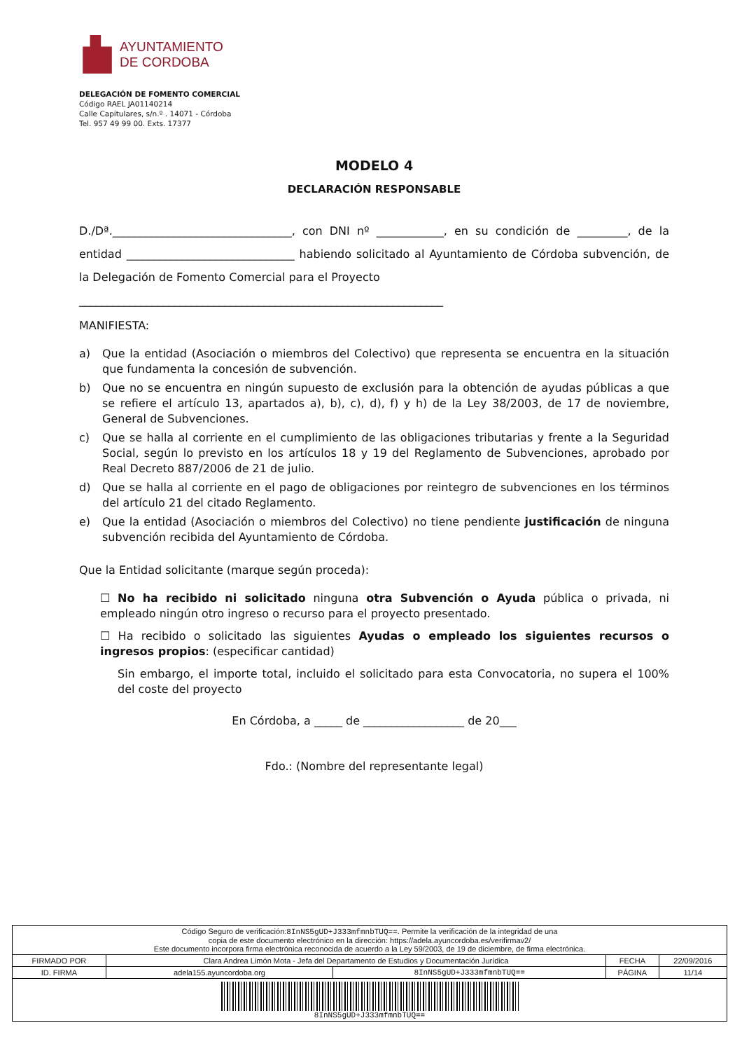AYUNTAMIENTO
DE CORDOBA
DELEGACIÓN DE FOMENTO COMERCIAL
Código RAEL JA01140214
Calle Capitulares, s/n.º . 14071 - Córdoba
Tel. 957 49 99 00. Exts. 17377
MODELO 4
DECLARACIÓN RESPONSABLE
D./Dª.________________________________, con DNI nº ____________, en su condición de _________, de la entidad ______________________________ habiendo solicitado al Ayuntamiento de Córdoba subvención, de la Delegación de Fomento Comercial para el Proyecto
_________________________________________________________________
MANIFIESTA:
a) Que la entidad (Asociación o miembros del Colectivo) que representa se encuentra en la situación que fundamenta la concesión de subvención.
b) Que no se encuentra en ningún supuesto de exclusión para la obtención de ayudas públicas a que se refiere el artículo 13, apartados a), b), c), d), f) y h) de la Ley 38/2003, de 17 de noviembre, General de Subvenciones.
c) Que se halla al corriente en el cumplimiento de las obligaciones tributarias y frente a la Seguridad Social, según lo previsto en los artículos 18 y 19 del Reglamento de Subvenciones, aprobado por Real Decreto 887/2006 de 21 de julio.
d) Que se halla al corriente en el pago de obligaciones por reintegro de subvenciones en los términos del artículo 21 del citado Reglamento.
e) Que la entidad (Asociación o miembros del Colectivo) no tiene pendiente justificación de ninguna subvención recibida del Ayuntamiento de Córdoba.
Que la Entidad solicitante (marque según proceda):
☐ No ha recibido ni solicitado ninguna otra Subvención o Ayuda pública o privada, ni empleado ningún otro ingreso o recurso para el proyecto presentado.
☐ Ha recibido o solicitado las siguientes Ayudas o empleado los siguientes recursos o ingresos propios: (especificar cantidad)
Sin embargo, el importe total, incluido el solicitado para esta Convocatoria, no supera el 100% del coste del proyecto
En Córdoba, a _____ de __________________ de 20___
Fdo.: (Nombre del representante legal)
| Código Seguro de verificación: 8InNS5gUD+J333mfmnbTUQ== . Permite la verificación de la integridad de una copia de este documento electrónico en la dirección: https://adela.ayuncordoba.es/verifirmav2/ Este documento incorpora firma electrónica reconocida de acuerdo a la Ley 59/2003, de 19 de diciembre, de firma electrónica. | | | | |
| FIRMADO POR | Clara Andrea Limón Mota - Jefa del Departamento de Estudios y Documentación Jurídica | | FECHA | 22/09/2016 |
| ID. FIRMA | adela155.ayuncordoba.org | 8InNS5gUD+J333mfmnbTUQ== | PÁGINA | 11/14 |
| 8InNS5gUD+J333mfmnbTUQ== | | | | |